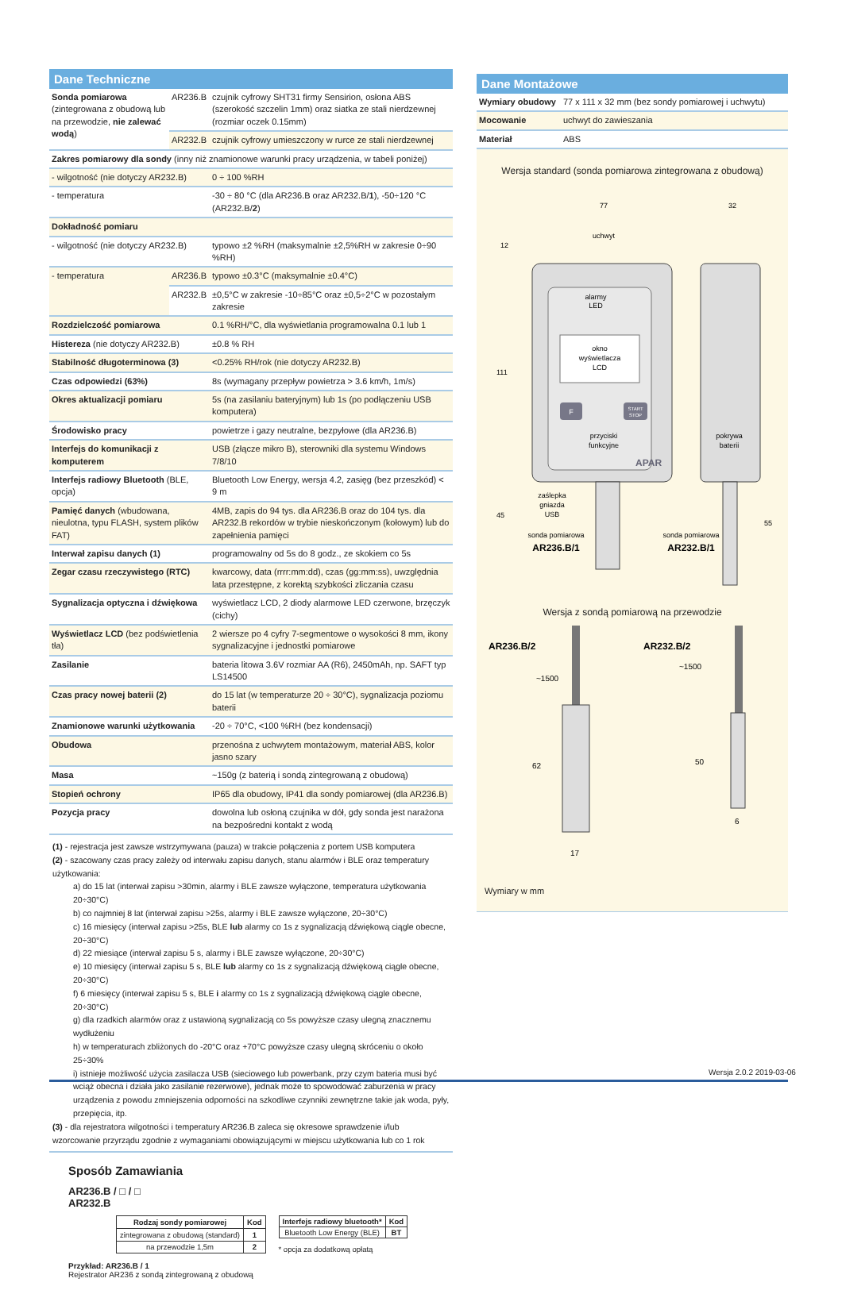Dane Techniczne
| Sonda pomiarowa (zintegrowana z obudową lub na przewodzie, nie zalewać wodą ) | AR236.B | czujnik cyfrowy SHT31 firmy Sensirion, osłona ABS (szerokość szczelin 1mm) oraz siatka ze stali nierdzewnej (rozmiar oczek 0.15mm) |
| | AR232.B | czujnik cyfrowy umieszczony w rurce ze stali nierdzewnej |
| Zakres pomiarowy dla sondy (inny niż znamionowe warunki pracy urządzenia, w tabeli poniżej) | | |
| - wilgotność (nie dotyczy AR232.B) | | 0 ÷ 100 %RH |
| - temperatura | | -30 ÷ 80 °C (dla AR236.B oraz AR232.B/ 1 ), -50÷120 °C (AR232.B/ 2 ) |
| Dokładność pomiaru | | |
| - wilgotność (nie dotyczy AR232.B) | | typowo ±2 %RH (maksymalnie ±2,5%RH w zakresie 0÷90 %RH) |
| - temperatura | AR236.B | typowo ±0.3°C (maksymalnie ±0.4°C) |
| | AR232.B | ±0,5°C w zakresie -10÷85°C oraz ±0,5÷2°C w pozostałym zakresie |
| Rozdzielczość pomiarowa | | 0.1 %RH/°C, dla wyświetlania programowalna 0.1 lub 1 |
| Histereza (nie dotyczy AR232.B) | | ±0.8 % RH |
| Stabilność długoterminowa (3) | | <0.25% RH/rok (nie dotyczy AR232.B) |
| Czas odpowiedzi (63%) | | 8s (wymagany przepływ powietrza > 3.6 km/h, 1m/s) |
| Okres aktualizacji pomiaru | | 5s (na zasilaniu bateryjnym) lub 1s (po podłączeniu USB komputera) |
| Środowisko pracy | | powietrze i gazy neutralne, bezpyłowe (dla AR236.B) |
| Interfejs do komunikacji z komputerem | | USB (złącze mikro B), sterowniki dla systemu Windows 7/8/10 |
| Interfejs radiowy Bluetooth (BLE, opcja) | | Bluetooth Low Energy, wersja 4.2, zasięg (bez przeszkód) < 9 m |
| Pamięć danych (wbudowana, nieulotna, typu FLASH, system plików FAT) | | 4MB, zapis do 94 tys. dla AR236.B oraz do 104 tys. dla AR232.B rekordów w trybie nieskończonym (kołowym) lub do zapełnienia pamięci |
| Interwał zapisu danych (1) | | programowalny od 5s do 8 godz., ze skokiem co 5s |
| Zegar czasu rzeczywistego (RTC) | | kwarcowy, data (rrrr:mm:dd), czas (gg:mm:ss), uwzględnia lata przestępne, z korektą szybkości zliczania czasu |
| Sygnalizacja optyczna i dźwiękowa | | wyświetlacz LCD, 2 diody alarmowe LED czerwone, brzęczyk (cichy) |
| Wyświetlacz LCD (bez podświetlenia tła) | | 2 wiersze po 4 cyfry 7-segmentowe o wysokości 8 mm, ikony sygnalizacyjne i jednostki pomiarowe |
| Zasilanie | | bateria litowa 3.6V rozmiar AA (R6), 2450mAh, np. SAFT typ LS14500 |
| Czas pracy nowej baterii (2) | | do 15 lat (w temperaturze 20 ÷ 30°C), sygnalizacja poziomu baterii |
| Znamionowe warunki użytkowania | | -20 ÷ 70°C, <100 %RH (bez kondensacji) |
| Obudowa | | przenośna z uchwytem montażowym, materiał ABS, kolor jasno szary |
| Masa | | ~150g (z baterią i sondą zintegrowaną z obudową) |
| Stopień ochrony | | IP65 dla obudowy, IP41 dla sondy pomiarowej (dla AR236.B) |
| Pozycja pracy | | dowolna lub osłoną czujnika w dół, gdy sonda jest narażona na bezpośredni kontakt z wodą |
(1) - rejestracja jest zawsze wstrzymywana (pauza) w trakcie połączenia z portem USB komputera
(2) - szacowany czas pracy zależy od interwału zapisu danych, stanu alarmów i BLE oraz temperatury użytkowania:
a) do 15 lat (interwał zapisu >30min, alarmy i BLE zawsze wyłączone, temperatura użytkowania 20÷30°C)
b) co najmniej 8 lat (interwał zapisu >25s, alarmy i BLE zawsze wyłączone, 20÷30°C)
c) 16 miesięcy (interwał zapisu >25s, BLE lub alarmy co 1s z sygnalizacją dźwiękową ciągle obecne, 20÷30°C)
d) 22 miesiące (interwał zapisu 5 s, alarmy i BLE zawsze wyłączone, 20÷30°C)
e) 10 miesięcy (interwał zapisu 5 s, BLE lub alarmy co 1s z sygnalizacją dźwiękową ciągle obecne, 20÷30°C)
f) 6 miesięcy (interwał zapisu 5 s, BLE i alarmy co 1s z sygnalizacją dźwiękową ciągle obecne, 20÷30°C)
g) dla rzadkich alarmów oraz z ustawioną sygnalizacją co 5s powyższe czasy ulegną znacznemu wydłużeniu
h) w temperaturach zbliżonych do -20°C oraz +70°C powyższe czasy ulegną skróceniu o około 25÷30%
i) istnieje możliwość użycia zasilacza USB (sieciowego lub powerbank, przy czym bateria musi być wciąż obecna i działa jako zasilanie rezerwowe), jednak może to spowodować zaburzenia w pracy urządzenia z powodu zmniejszenia odporności na szkodliwe czynniki zewnętrzne takie jak woda, pyły, przepięcia, itp.
(3) - dla rejestratora wilgotności i temperatury AR236.B zaleca się okresowe sprawdzenie i/lub wzorcowanie przyrządu zgodnie z wymaganiami obowiązującymi w miejscu użytkowania lub co 1 rok
Sposób Zamawiania
AR236.B / □ / □
AR232.B
| Rodzaj sondy pomiarowej | Kod |
| --- | --- |
| zintegrowana z obudową (standard) | 1 |
| na przewodzie 1,5m | 2 |
| Interfejs radiowy bluetooth* | Kod |
| --- | --- |
| Bluetooth Low Energy (BLE) | BT |
* opcja za dodatkową opłatą
Przykład: AR236.B / 1
Rejestrator AR236 z sondą zintegrowaną z obudową
Dane Montażowe
| Wymiary obudowy | 77 x 111 x 32 mm (bez sondy pomiarowej i uchwytu) |
| Mocowanie | uchwyt do zawieszania |
| Materiał | ABS |
Wersja standard (sonda pomiarowa zintegrowana z obudową)
okno
wyświetlacza
LCD
alarmy
LED
F
START
STOP
przyciski
funkcyjne
APAR
uchwyt
pokrywa
baterii
zaślepka
gniazda
USB
sonda pomiarowa
AR236.B/1
sonda pomiarowa
AR232.B/1
77
32
12
111
45
55
Wersja z sondą pomiarową na przewodzie
AR236.B/2
AR232.B/2
~1500
~1500
62
50
17
6
Wymiary w mm
Wersja 2.0.2 2019-03-06